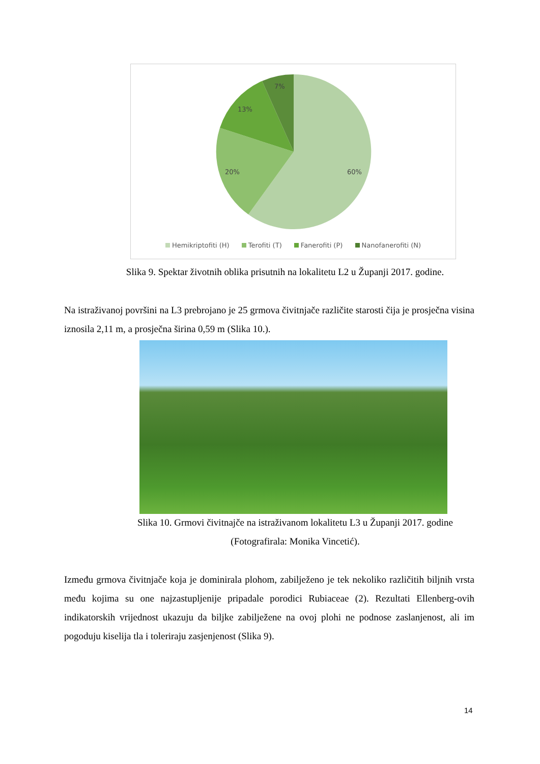7%
13%
20%
60%
Hemikriptofiti (H) Terofiti (T) Fanerofiti (P) Nanofanerofiti (N)
Slika 9. Spektar životnih oblika prisutnih na lokalitetu L2 u Županji 2017. godine.
Na istraživanoj površini na L3 prebrojano je 25 grmova čivitnjače različite starosti čija je prosječna visina iznosila 2,11 m, a prosječna širina 0,59 m (Slika 10.).
Slika 10. Grmovi čivitnajče na istraživanom lokalitetu L3 u Županji 2017. godine
(Fotografirala: Monika Vincetić).
Između grmova čivitnjače koja je dominirala plohom, zabilježeno je tek nekoliko različitih biljnih vrsta među kojima su one najzastupljenije pripadale porodici Rubiaceae (2). Rezultati Ellenberg-ovih indikatorskih vrijednost ukazuju da biljke zabilježene na ovoj plohi ne podnose zaslanjenost, ali im pogoduju kiselija tla i toleriraju zasjenjenost (Slika 9).
14